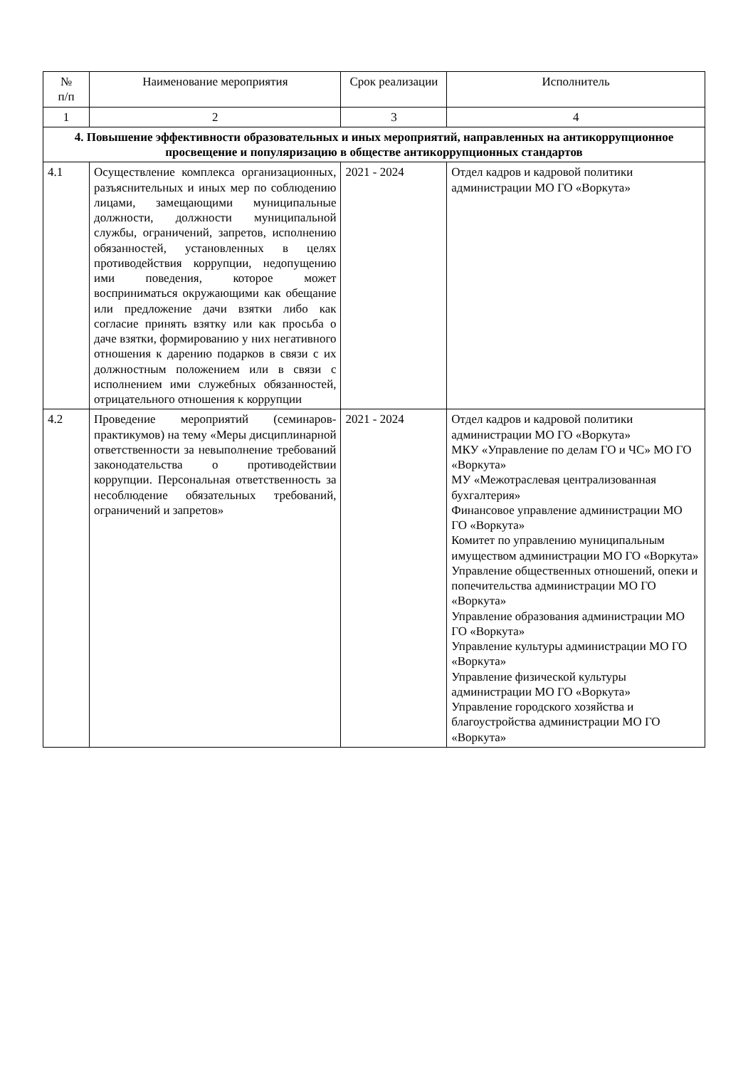| № п/п | Наименование мероприятия | Срок реализации | Исполнитель |
| --- | --- | --- | --- |
| 1 | 2 | 3 | 4 |
| 4. Повышение эффективности образовательных и иных мероприятий, направленных на антикоррупционное просвещение и популяризацию в обществе антикоррупционных стандартов | | | |
| 4.1 | Осуществление комплекса организационных, разъяснительных и иных мер по соблюдению лицами, замещающими муниципальные должности, должности муниципальной службы, ограничений, запретов, исполнению обязанностей, установленных в целях противодействия коррупции, недопущению ими поведения, которое может восприниматься окружающими как обещание или предложение дачи взятки либо как согласие принять взятку или как просьба о даче взятки, формированию у них негативного отношения к дарению подарков в связи с их должностным положением или в связи с исполнением ими служебных обязанностей, отрицательного отношения к коррупции | 2021 - 2024 | Отдел кадров и кадровой политики администрации МО ГО «Воркута» |
| 4.2 | Проведение мероприятий (семинаров-практикумов) на тему «Меры дисциплинарной ответственности за невыполнение требований законодательства о противодействии коррупции. Персональная ответственность за несоблюдение обязательных требований, ограничений и запретов» | 2021 - 2024 | Отдел кадров и кадровой политики администрации МО ГО «Воркута» МКУ «Управление по делам ГО и ЧС» МО ГО «Воркута» МУ «Межотраслевая централизованная бухгалтерия» Финансовое управление администрации МО ГО «Воркута» Комитет по управлению муниципальным имуществом администрации МО ГО «Воркута» Управление общественных отношений, опеки и попечительства администрации МО ГО «Воркута» Управление образования администрации МО ГО «Воркута» Управление культуры администрации МО ГО «Воркута» Управление физической культуры администрации МО ГО «Воркута» Управление городского хозяйства и благоустройства администрации МО ГО «Воркута» |